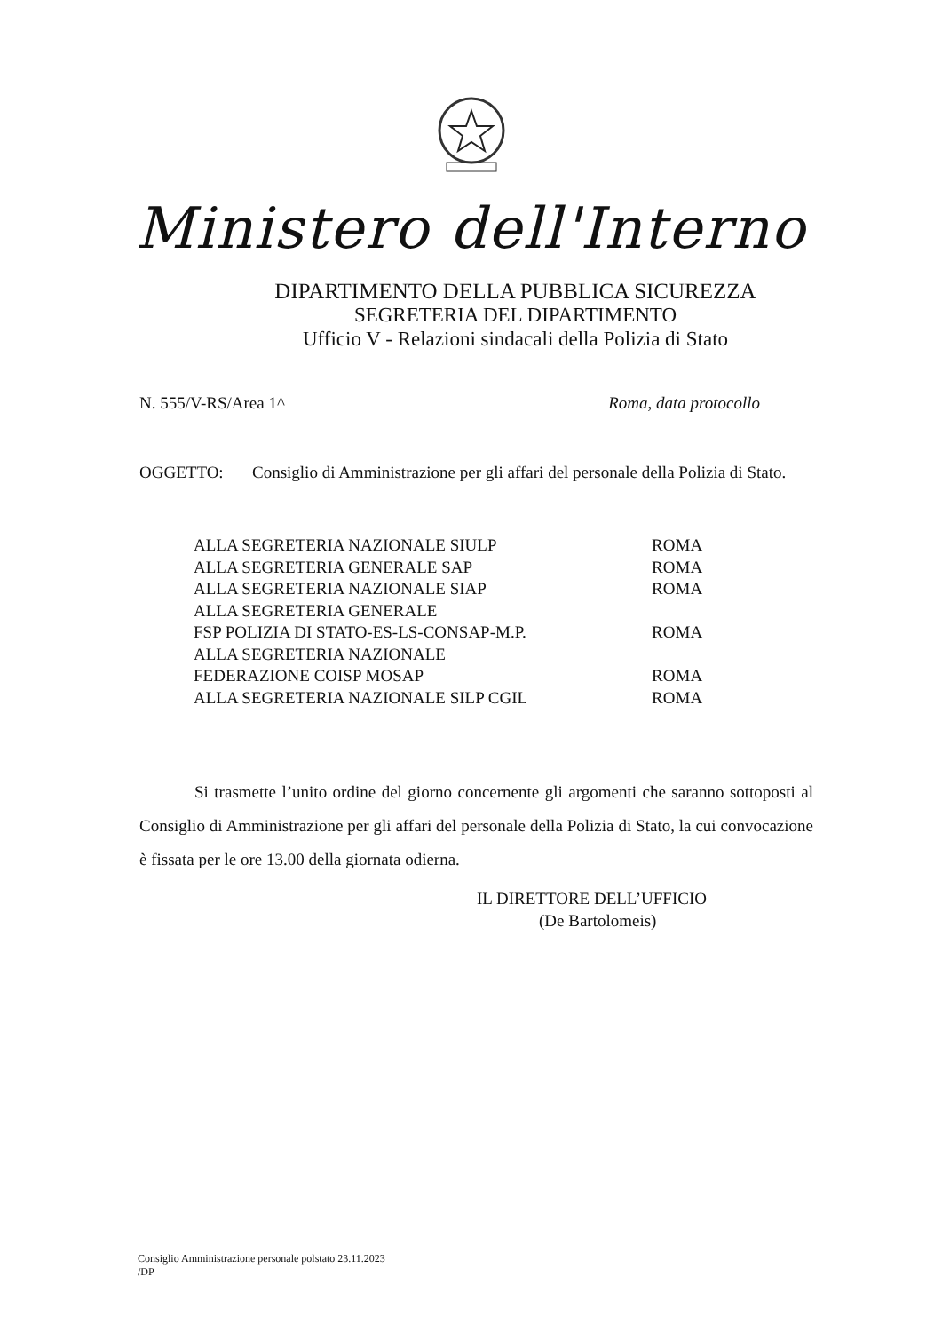Ministero dell'Interno
DIPARTIMENTO DELLA PUBBLICA SICUREZZA
SEGRETERIA DEL DIPARTIMENTO
Ufficio V - Relazioni sindacali della Polizia di Stato
N. 555/V-RS/Area 1^ Roma, data protocollo
OGGETTO: Consiglio di Amministrazione per gli affari del personale della Polizia di Stato.
| ALLA SEGRETERIA NAZIONALE SIULP | ROMA |
| ALLA SEGRETERIA GENERALE SAP | ROMA |
| ALLA SEGRETERIA NAZIONALE SIAP | ROMA |
| ALLA SEGRETERIA GENERALE | |
| FSP POLIZIA DI STATO-ES-LS-CONSAP-M.P. | ROMA |
| ALLA SEGRETERIA NAZIONALE | |
| FEDERAZIONE COISP MOSAP | ROMA |
| ALLA SEGRETERIA NAZIONALE SILP CGIL | ROMA |
Si trasmette l’unito ordine del giorno concernente gli argomenti che saranno sottoposti al Consiglio di Amministrazione per gli affari del personale della Polizia di Stato, la cui convocazione è fissata per le ore 13.00 della giornata odierna.
IL DIRETTORE DELL’UFFICIO
(De Bartolomeis)
Consiglio Amministrazione personale polstato 23.11.2023
/DP